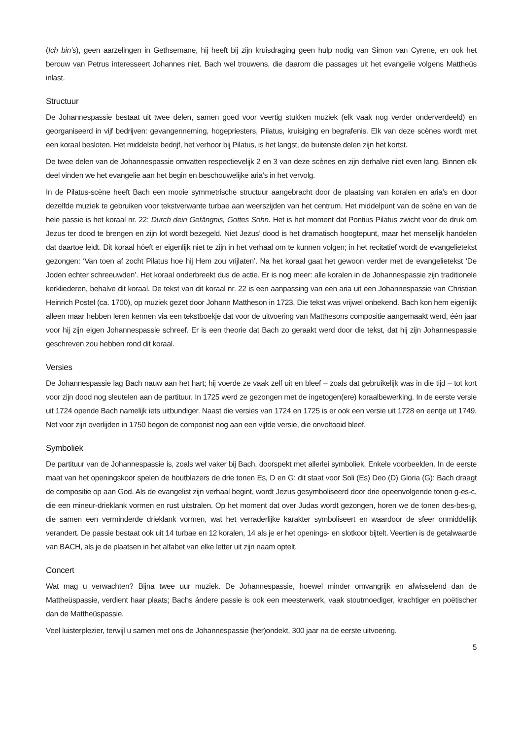(Ich bin’s), geen aarzelingen in Gethsemane, hij heeft bij zijn kruisdraging geen hulp nodig van Simon van Cyrene, en ook het berouw van Petrus interesseert Johannes niet. Bach wel trouwens, die daarom die passages uit het evangelie volgens Mattheüs inlast.
Structuur
De Johannespassie bestaat uit twee delen, samen goed voor veertig stukken muziek (elk vaak nog verder onderverdeeld) en georganiseerd in vijf bedrijven: gevangenneming, hogepriesters, Pilatus, kruisiging en begrafenis. Elk van deze scènes wordt met een koraal besloten. Het middelste bedrijf, het verhoor bij Pilatus, is het langst, de buitenste delen zijn het kortst.
De twee delen van de Johannespassie omvatten respectievelijk 2 en 3 van deze scènes en zijn derhalve niet even lang. Binnen elk deel vinden we het evangelie aan het begin en beschouwelijke aria’s in het vervolg.
In de Pilatus-scène heeft Bach een mooie symmetrische structuur aangebracht door de plaatsing van koralen en aria’s en door dezelfde muziek te gebruiken voor tekstverwante turbae aan weerszijden van het centrum. Het middelpunt van de scène en van de hele passie is het koraal nr. 22: Durch dein Gefängnis, Gottes Sohn. Het is het moment dat Pontius Pilatus zwicht voor de druk om Jezus ter dood te brengen en zijn lot wordt bezegeld. Niet Jezus’ dood is het dramatisch hoogtepunt, maar het menselijk handelen dat daartoe leidt. Dit koraal hóeft er eigenlijk niet te zijn in het verhaal om te kunnen volgen; in het recitatief wordt de evangelietekst gezongen: ‘Van toen af zocht Pilatus hoe hij Hem zou vrijlaten’. Na het koraal gaat het gewoon verder met de evangelietekst ‘De Joden echter schreeuwden’. Het koraal onderbreekt dus de actie. Er is nog meer: alle koralen in de Johannespassie zijn traditionele kerkliederen, behalve dit koraal. De tekst van dit koraal nr. 22 is een aanpassing van een aria uit een Johannespassie van Christian Heinrich Postel (ca. 1700), op muziek gezet door Johann Mattheson in 1723. Die tekst was vrijwel onbekend. Bach kon hem eigenlijk alleen maar hebben leren kennen via een tekstboekje dat voor de uitvoering van Matthesons compositie aangemaakt werd, één jaar voor hij zijn eigen Johannespassie schreef. Er is een theorie dat Bach zo geraakt werd door die tekst, dat hij zijn Johannespassie geschreven zou hebben rond dit koraal.
Versies
De Johannespassie lag Bach nauw aan het hart; hij voerde ze vaak zelf uit en bleef – zoals dat gebruikelijk was in die tijd – tot kort voor zijn dood nog sleutelen aan de partituur. In 1725 werd ze gezongen met de ingetogen(ere) koraalbewerking. In de eerste versie uit 1724 opende Bach namelijk iets uitbundiger. Naast die versies van 1724 en 1725 is er ook een versie uit 1728 en eentje uit 1749. Net voor zijn overlijden in 1750 begon de componist nog aan een vijfde versie, die onvoltooid bleef.
Symboliek
De partituur van de Johannespassie is, zoals wel vaker bij Bach, doorspekt met allerlei symboliek. Enkele voorbeelden. In de eerste maat van het openingskoor spelen de houtblazers de drie tonen Es, D en G: dit staat voor Soli (Es) Deo (D) Gloria (G): Bach draagt de compositie op aan God. Als de evangelist zijn verhaal begint, wordt Jezus gesymboliseerd door drie opeenvolgende tonen g-es-c, die een mineur-drieklank vormen en rust uitstralen. Op het moment dat over Judas wordt gezongen, horen we de tonen des-bes-g, die samen een verminderde drieklank vormen, wat het verraderlijke karakter symboliseert en waardoor de sfeer onmiddellijk verandert. De passie bestaat ook uit 14 turbae en 12 koralen, 14 als je er het openings- en slotkoor bijtelt. Veertien is de getalwaarde van BACH, als je de plaatsen in het alfabet van elke letter uit zijn naam optelt.
Concert
Wat mag u verwachten? Bijna twee uur muziek. De Johannespassie, hoewel minder omvangrijk en afwisselend dan de Mattheüspassie, verdient haar plaats; Bachs ándere passie is ook een meesterwerk, vaak stoutmoediger, krachtiger en poëtischer dan de Mattheüspassie.
Veel luisterplezier, terwijl u samen met ons de Johannespassie (her)ondekt, 300 jaar na de eerste uitvoering.
5